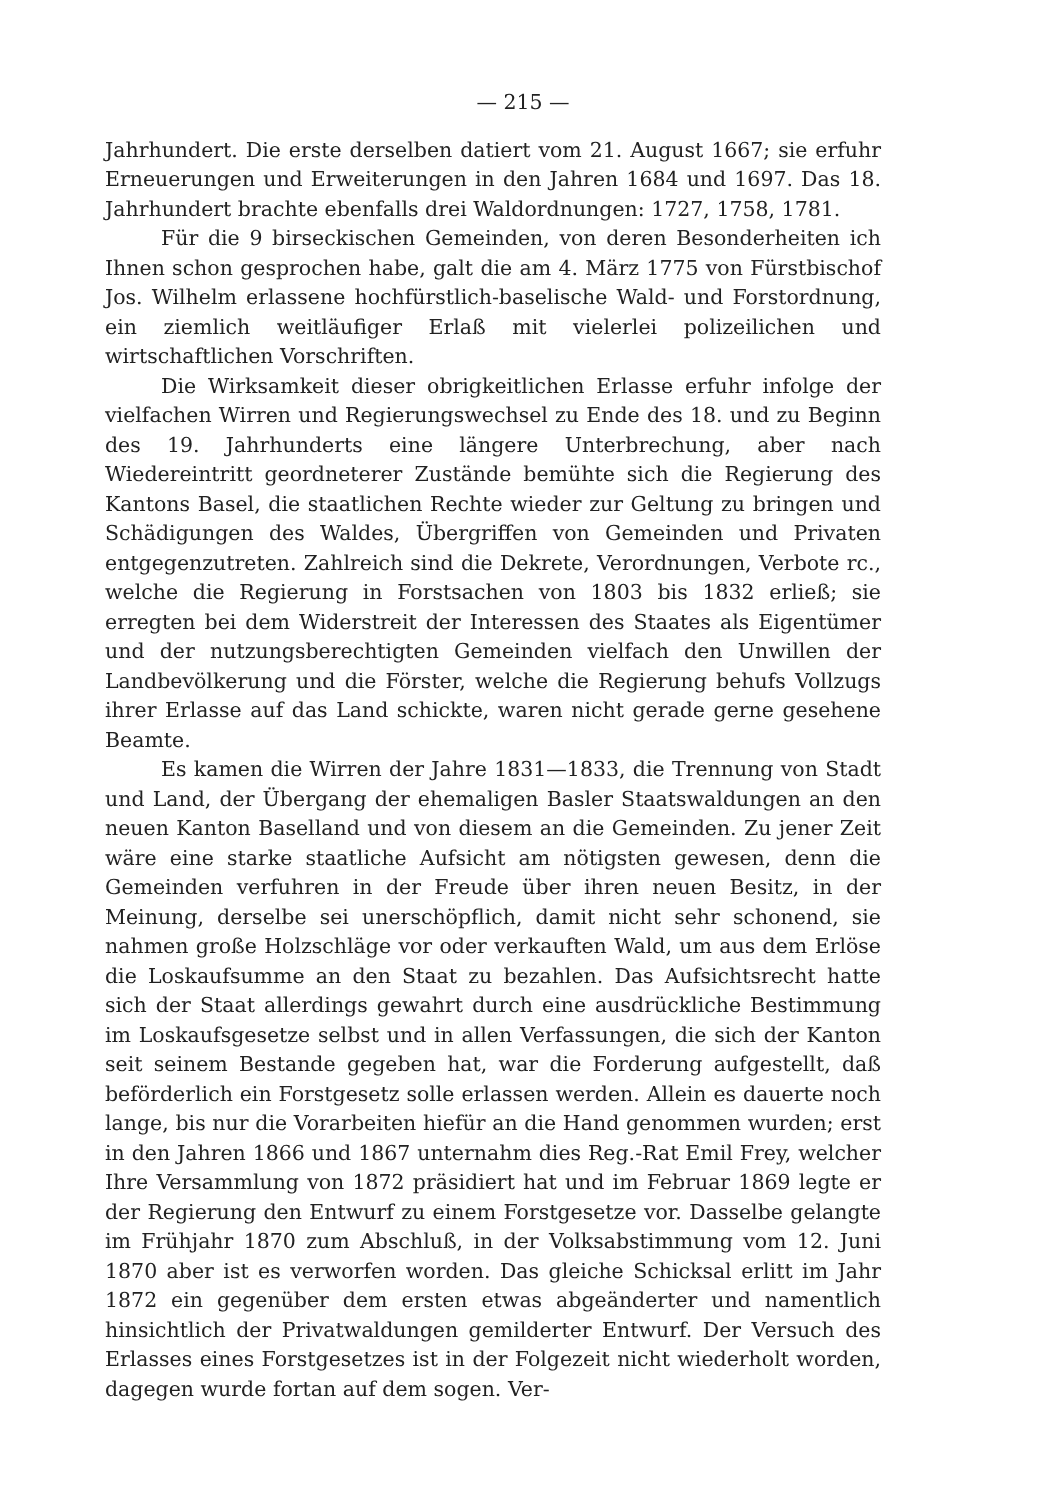— 215 —
Jahrhundert. Die erste derselben datiert vom 21. August 1667; sie erfuhr Erneuerungen und Erweiterungen in den Jahren 1684 und 1697. Das 18. Jahrhundert brachte ebenfalls drei Waldordnungen: 1727, 1758, 1781.
Für die 9 birseckischen Gemeinden, von deren Besonderheiten ich Ihnen schon gesprochen habe, galt die am 4. März 1775 von Fürstbischof Jos. Wilhelm erlassene hochfürstlich-baselische Wald- und Forstordnung, ein ziemlich weitläufiger Erlaß mit vielerlei polizeilichen und wirtschaftlichen Vorschriften.
Die Wirksamkeit dieser obrigkeitlichen Erlasse erfuhr infolge der vielfachen Wirren und Regierungswechsel zu Ende des 18. und zu Beginn des 19. Jahrhunderts eine längere Unterbrechung, aber nach Wiedereintritt geordneterer Zustände bemühte sich die Regierung des Kantons Basel, die staatlichen Rechte wieder zur Geltung zu bringen und Schädigungen des Waldes, Übergriffen von Gemeinden und Privaten entgegenzutreten. Zahlreich sind die Dekrete, Verordnungen, Verbote rc., welche die Regierung in Forstsachen von 1803 bis 1832 erließ; sie erregten bei dem Widerstreit der Interessen des Staates als Eigentümer und der nutzungsberechtigten Gemeinden vielfach den Unwillen der Landbevölkerung und die Förster, welche die Regierung behufs Vollzugs ihrer Erlasse auf das Land schickte, waren nicht gerade gerne gesehene Beamte.
Es kamen die Wirren der Jahre 1831—1833, die Trennung von Stadt und Land, der Übergang der ehemaligen Basler Staatswaldungen an den neuen Kanton Baselland und von diesem an die Gemeinden. Zu jener Zeit wäre eine starke staatliche Aufsicht am nötigsten gewesen, denn die Gemeinden verfuhren in der Freude über ihren neuen Besitz, in der Meinung, derselbe sei unerschöpflich, damit nicht sehr schonend, sie nahmen große Holzschläge vor oder verkauften Wald, um aus dem Erlöse die Loskaufsumme an den Staat zu bezahlen. Das Aufsichtsrecht hatte sich der Staat allerdings gewahrt durch eine ausdrückliche Bestimmung im Loskaufsgesetze selbst und in allen Verfassungen, die sich der Kanton seit seinem Bestande gegeben hat, war die Forderung aufgestellt, daß beförderlich ein Forstgesetz solle erlassen werden. Allein es dauerte noch lange, bis nur die Vorarbeiten hiefür an die Hand genommen wurden; erst in den Jahren 1866 und 1867 unternahm dies Reg.-Rat Emil Frey, welcher Ihre Versammlung von 1872 präsidiert hat und im Februar 1869 legte er der Regierung den Entwurf zu einem Forstgesetze vor. Dasselbe gelangte im Frühjahr 1870 zum Abschluß, in der Volksabstimmung vom 12. Juni 1870 aber ist es verworfen worden. Das gleiche Schicksal erlitt im Jahr 1872 ein gegenüber dem ersten etwas abgeänderter und namentlich hinsichtlich der Privatwaldungen gemilderter Entwurf. Der Versuch des Erlasses eines Forstgesetzes ist in der Folgezeit nicht wiederholt worden, dagegen wurde fortan auf dem sogen. Ver-